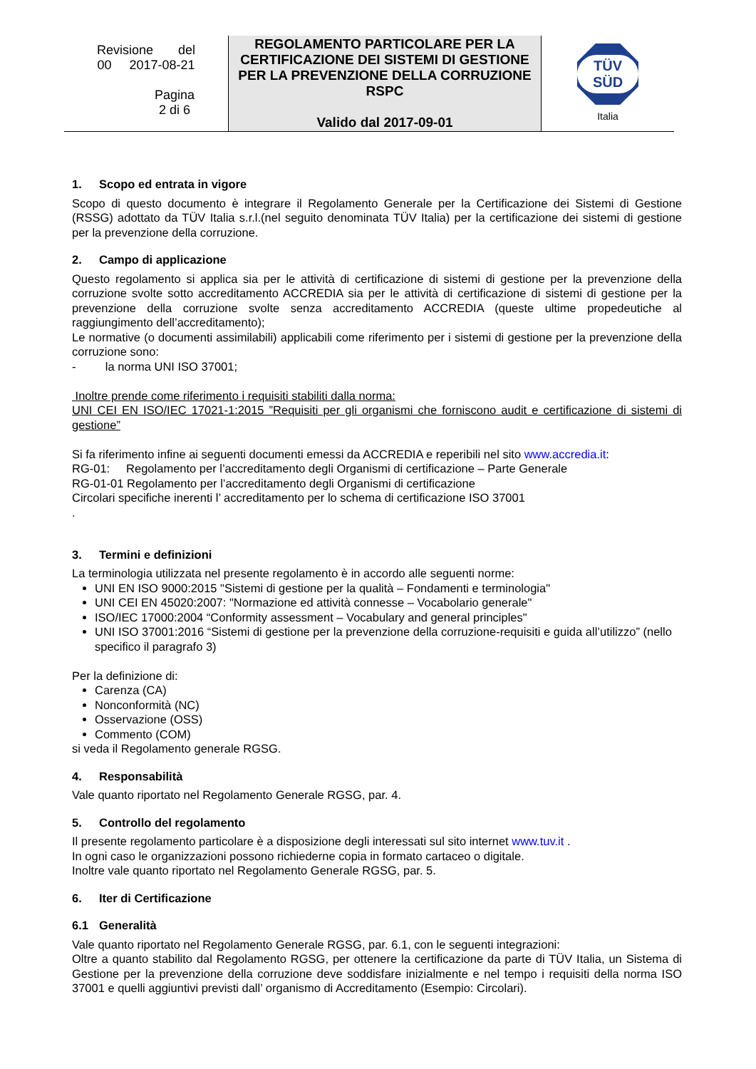| Revisione del 00 2017-08-21 Pagina 2 di 6 | REGOLAMENTO PARTICOLARE PER LA CERTIFICAZIONE DEI SISTEMI DI GESTIONE PER LA PREVENZIONE DELLA CORRUZIONE RSPC Valido dal 2017-09-01 | TÜV SÜD Italia |
1. Scopo ed entrata in vigore
Scopo di questo documento è integrare il Regolamento Generale per la Certificazione dei Sistemi di Gestione (RSSG) adottato da TÜV Italia s.r.l.(nel seguito denominata TÜV Italia) per la certificazione dei sistemi di gestione per la prevenzione della corruzione.
2. Campo di applicazione
Questo regolamento si applica sia per le attività di certificazione di sistemi di gestione per la prevenzione della corruzione svolte sotto accreditamento ACCREDIA sia per le attività di certificazione di sistemi di gestione per la prevenzione della corruzione svolte senza accreditamento ACCREDIA (queste ultime propedeutiche al raggiungimento dell’accreditamento);
Le normative (o documenti assimilabili) applicabili come riferimento per i sistemi di gestione per la prevenzione della corruzione sono:
- la norma UNI ISO 37001;
Inoltre prende come riferimento i requisiti stabiliti dalla norma:
UNI CEI EN ISO/IEC 17021-1:2015 ”Requisiti per gli organismi che forniscono audit e certificazione di sistemi di gestione”
Si fa riferimento infine ai seguenti documenti emessi da ACCREDIA e reperibili nel sito www.accredia.it:
RG-01: Regolamento per l’accreditamento degli Organismi di certificazione – Parte Generale
RG-01-01 Regolamento per l’accreditamento degli Organismi di certificazione
Circolari specifiche inerenti l’ accreditamento per lo schema di certificazione ISO 37001
.
3. Termini e definizioni
La terminologia utilizzata nel presente regolamento è in accordo alle seguenti norme:
UNI EN ISO 9000:2015 "Sistemi di gestione per la qualità – Fondamenti e terminologia"
UNI CEI EN 45020:2007: "Normazione ed attività connesse – Vocabolario generale"
ISO/IEC 17000:2004 “Conformity assessment – Vocabulary and general principles"
UNI ISO 37001:2016 “Sistemi di gestione per la prevenzione della corruzione-requisiti e guida all’utilizzo” (nello specifico il paragrafo 3)
Per la definizione di:
Carenza (CA)
Nonconformità (NC)
Osservazione (OSS)
Commento (COM)
si veda il Regolamento generale RGSG.
4. Responsabilità
Vale quanto riportato nel Regolamento Generale RGSG, par. 4.
5. Controllo del regolamento
Il presente regolamento particolare è a disposizione degli interessati sul sito internet www.tuv.it .
In ogni caso le organizzazioni possono richiederne copia in formato cartaceo o digitale.
Inoltre vale quanto riportato nel Regolamento Generale RGSG, par. 5.
6. Iter di Certificazione
6.1 Generalità
Vale quanto riportato nel Regolamento Generale RGSG, par. 6.1, con le seguenti integrazioni:
Oltre a quanto stabilito dal Regolamento RGSG, per ottenere la certificazione da parte di TÜV Italia, un Sistema di Gestione per la prevenzione della corruzione deve soddisfare inizialmente e nel tempo i requisiti della norma ISO 37001 e quelli aggiuntivi previsti dall’ organismo di Accreditamento (Esempio: Circolari).